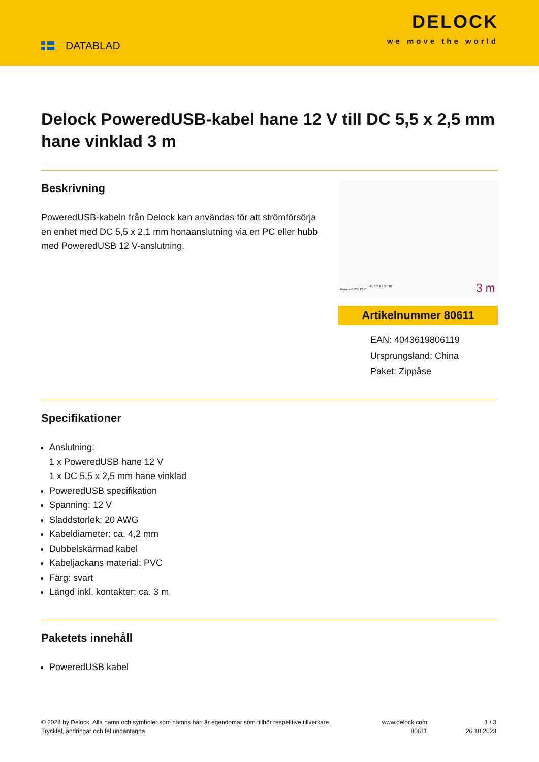DATABLAD
DELOCK
we move the world
Delock PoweredUSB-kabel hane 12 V till DC 5,5 x 2,5 mm hane vinklad 3 m
Beskrivning
PoweredUSB-kabeln från Delock kan användas för att strömförsörja en enhet med DC 5,5 x 2,1 mm honaanslutning via en PC eller hubb med PoweredUSB 12 V-anslutning.
PoweredUSB 12 V
DC 5,5 x 2,5 mm 3 m
Artikelnummer 80611
EAN: 4043619806119
Ursprungsland: China
Paket: Zippåse
Specifikationer
Anslutning:
1 x PoweredUSB hane 12 V
1 x DC 5,5 x 2,5 mm hane vinklad
PoweredUSB specifikation
Spänning: 12 V
Sladdstorlek: 20 AWG
Kabeldiameter: ca. 4,2 mm
Dubbelskärmad kabel
Kabeljackans material: PVC
Färg: svart
Längd inkl. kontakter: ca. 3 m
Paketets innehåll
PoweredUSB kabel
© 2024 by Delock. Alla namn och symboler som nämns häri är egendomar som tillhör respektive tillverkare. Tryckfel, ändringar och fel undantagna.
www.delock.com
80611
1 / 3
26.10.2023